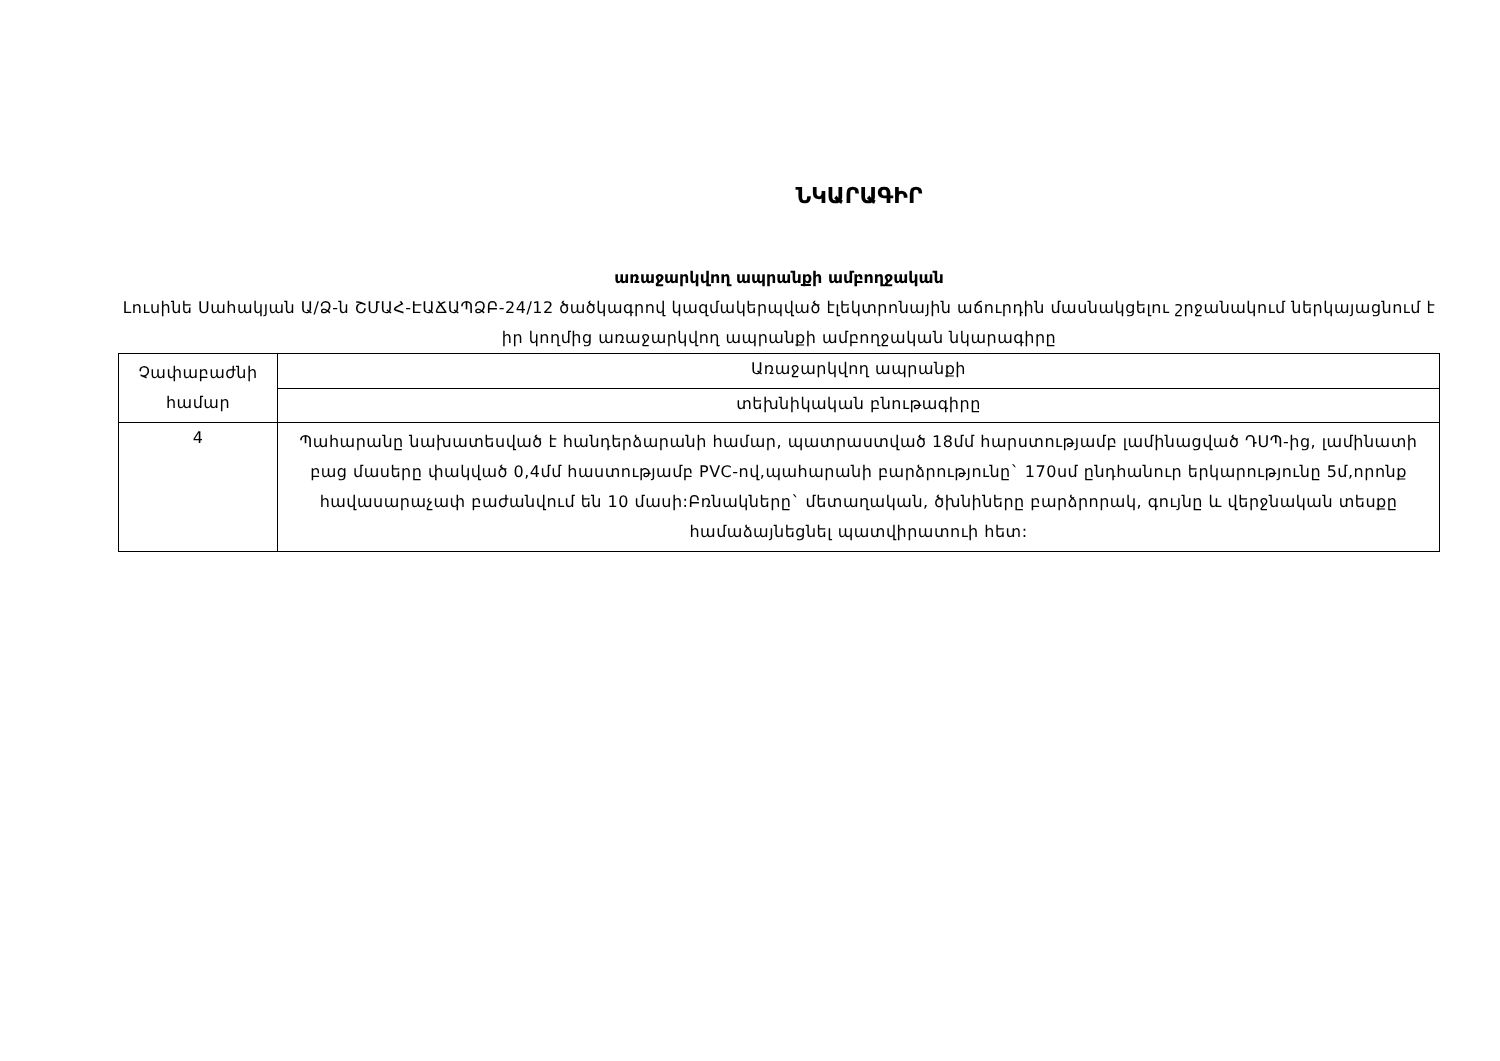ՆԿԱՐԱԳԻՐ
առաջարկվող ապրանքի ամբողջական
Լուսինե Սահակյան Ա/Ձ-ն ՇՄԱՀ-ԷԱՃԱՊՁԲ-24/12 ծածկագրով կազմակերպված էլեկտրոնային աճուրդին մասնակցելու շրջանակում ներկայացնում է իր կողմից առաջարկվող ապրանքի ամբողջական նկարագիրը
| Չափաբաժնի համար | Առաջարկվող ապրանքի |
| | տեխնիկական բնութագիրը |
| 4 | Պահարանը նախատեսված է հանդերձարանի համար, պատրաստված 18մմ հարստությամբ լամինացված ԴՍՊ-ից, լամինատի բաց մասերը փակված 0,4մմ հաստությամբ PVC-ով,պահարանի բարձրությունը` 170սմ ընդհանուր երկարությունը 5մ,որոնք հավասարաչափ բաժանվում են 10 մասի:Բռնակները` մետաղական, ծխնիները բարձրորակ, գույնը և վերջնական տեսքը համաձայնեցնել պատվիրատուի հետ: |